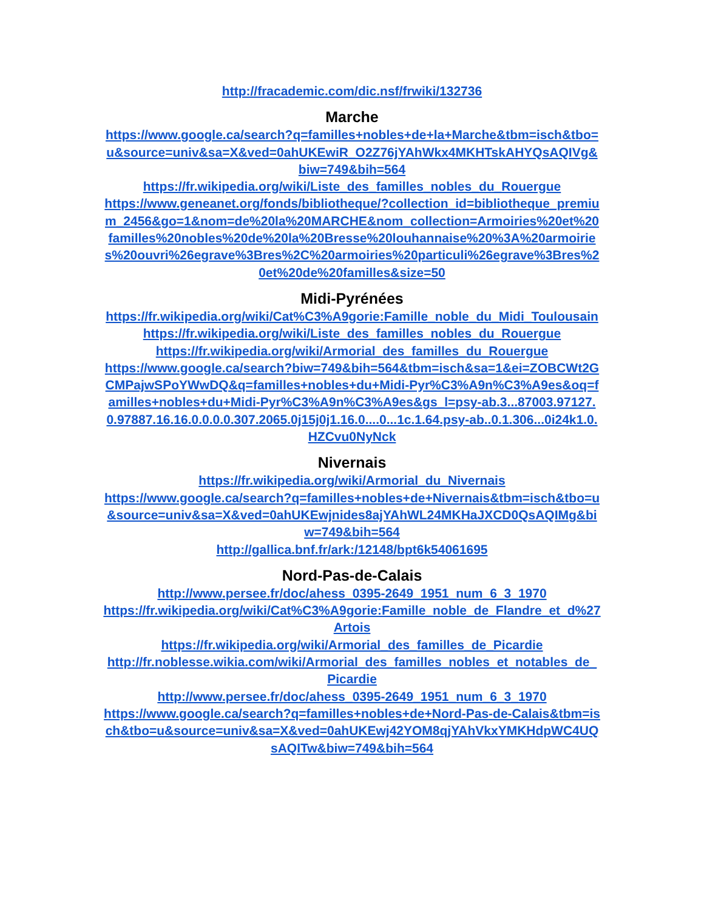http://fracademic.com/dic.nsf/frwiki/132736
Marche
https://www.google.ca/search?q=familles+nobles+de+la+Marche&tbm=isch&tbo=u&source=univ&sa=X&ved=0ahUKEwiR_O2Z76jYAhWkx4MKHTskAHYQsAQIVg&biw=749&bih=564
https://fr.wikipedia.org/wiki/Liste_des_familles_nobles_du_Rouergue
https://www.geneanet.org/fonds/bibliotheque/?collection_id=bibliotheque_premium_2456&go=1&nom=de%20la%20MARCHE&nom_collection=Armoiries%20et%20familles%20nobles%20de%20la%20Bresse%20louhannaise%20%3A%20armoiries%20ouvri%26egrave%3Bres%2C%20armoiries%20particuli%26egrave%3Bres%20et%20de%20familles&size=50
Midi-Pyrénées
https://fr.wikipedia.org/wiki/Cat%C3%A9gorie:Famille_noble_du_Midi_Toulousain
https://fr.wikipedia.org/wiki/Liste_des_familles_nobles_du_Rouergue
https://fr.wikipedia.org/wiki/Armorial_des_familles_du_Rouergue
https://www.google.ca/search?biw=749&bih=564&tbm=isch&sa=1&ei=ZOBCWt2GCMPajwSPoYWwDQ&q=familles+nobles+du+Midi-Pyr%C3%A9n%C3%A9es&oq=familles+nobles+du+Midi-Pyr%C3%A9n%C3%A9es&gs_l=psy-ab.3...87003.97127.0.97887.16.16.0.0.0.0.307.2065.0j15j0j1.16.0....0...1c.1.64.psy-ab..0.1.306...0i24k1.0.HZCvu0NyNck
Nivernais
https://fr.wikipedia.org/wiki/Armorial_du_Nivernais
https://www.google.ca/search?q=familles+nobles+de+Nivernais&tbm=isch&tbo=u&source=univ&sa=X&ved=0ahUKEwjnides8ajYAhWL24MKHaJXCD0QsAQIMg&biw=749&bih=564
http://gallica.bnf.fr/ark:/12148/bpt6k54061695
Nord-Pas-de-Calais
http://www.persee.fr/doc/ahess_0395-2649_1951_num_6_3_1970
https://fr.wikipedia.org/wiki/Cat%C3%A9gorie:Famille_noble_de_Flandre_et_d%27Artois
https://fr.wikipedia.org/wiki/Armorial_des_familles_de_Picardie
http://fr.noblesse.wikia.com/wiki/Armorial_des_familles_nobles_et_notables_de_Picardie
http://www.persee.fr/doc/ahess_0395-2649_1951_num_6_3_1970
https://www.google.ca/search?q=familles+nobles+de+Nord-Pas-de-Calais&tbm=isch&tbo=u&source=univ&sa=X&ved=0ahUKEwj42YOM8qjYAhVkxYMKHdpWC4UQsAQITw&biw=749&bih=564